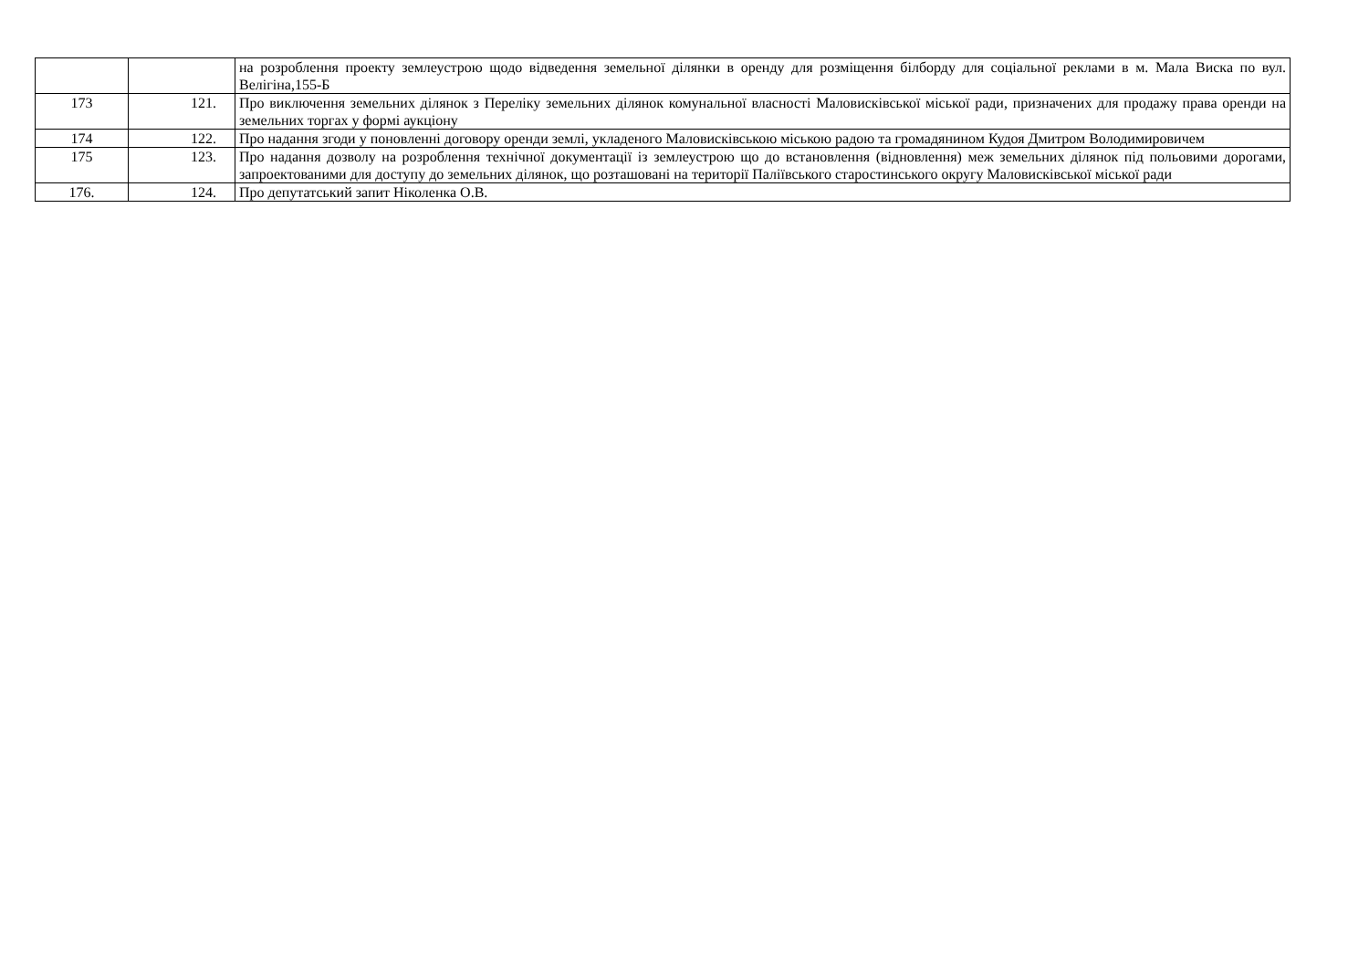| | | на розроблення проекту землеустрою щодо відведення земельної ділянки в оренду для розміщення білборду для соціальної реклами в м. Мала Виска по вул. Велігіна,155-Б |
| 173 | 121. | Про виключення земельних ділянок з Переліку земельних ділянок комунальної власності Маловисківської міської ради, призначених для продажу права оренди на земельних торгах у формі аукціону |
| 174 | 122. | Про надання згоди у поновленні договору оренди землі, укладеного Маловисківською міською радою та громадянином Кудоя Дмитром Володимировичем |
| 175 | 123. | Про надання дозволу на розроблення технічної документації із землеустрою що до встановлення (відновлення) меж земельних ділянок під польовими дорогами, запроектованими для доступу до земельних ділянок, що розташовані на території Паліївського старостинського округу Маловисківської міської ради |
| 176. | 124. | Про депутатський запит Ніколенка О.В. |